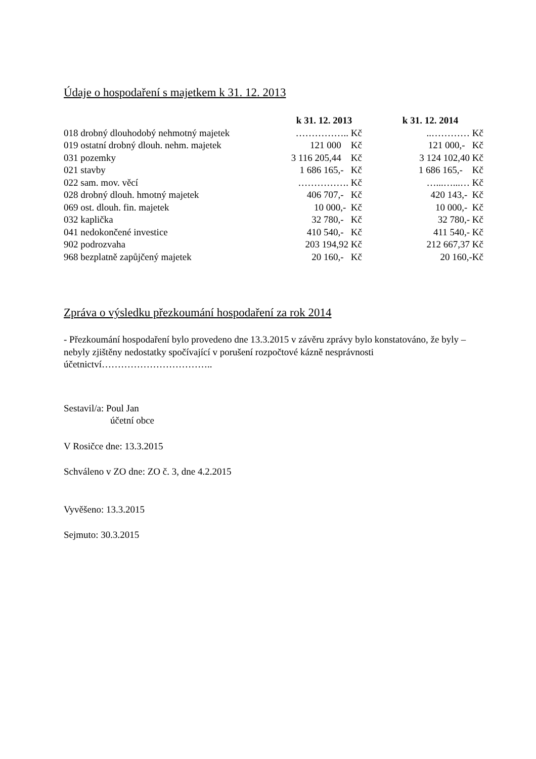Údaje o hospodaření s majetkem k 31. 12. 2013
| | k 31. 12. 2013 | k 31. 12. 2014 |
| --- | --- | --- |
| 018 drobný dlouhodobý nehmotný majetek | …………….. Kč | ..………… Kč |
| 019 ostatní drobný dlouh. nehm. majetek | 121 000 Kč | 121 000,- Kč |
| 031 pozemky | 3 116 205,44 Kč | 3 124 102,40 Kč |
| 021 stavby | 1 686 165,- Kč | 1 686 165,- Kč |
| 022 sam. mov. věcí | ……………. Kč | …...…...… Kč |
| 028 drobný dlouh. hmotný majetek | 406 707,- Kč | 420 143,- Kč |
| 069 ost. dlouh. fin. majetek | 10 000,- Kč | 10 000,- Kč |
| 032 kaplička | 32 780,- Kč | 32 780,- Kč |
| 041 nedokončené investice | 410 540,- Kč | 411 540,- Kč |
| 902 podrozvaha | 203 194,92 Kč | 212 667,37 Kč |
| 968 bezplatně zapůjčený majetek | 20 160,- Kč | 20 160,-Kč |
Zpráva o výsledku přezkoumání hospodaření za rok 2014
- Přezkoumání hospodaření bylo provedeno dne 13.3.2015 v závěru zprávy bylo konstatováno, že byly – nebyly zjištěny nedostatky spočívající v porušení rozpočtové kázně nesprávnosti účetnictví……………………………..
Sestavil/a: Poul Jan
účetní obce
V Rosičce dne: 13.3.2015
Schváleno v ZO dne: ZO č. 3, dne 4.2.2015
Vyvěšeno: 13.3.2015
Sejmuto: 30.3.2015